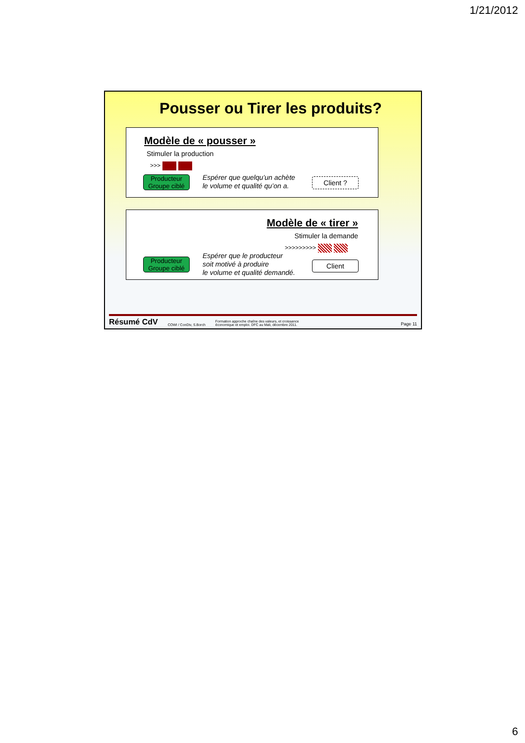1/21/2012
Pousser ou Tirer les produits?
Modèle de « pousser »
Stimuler la production
>>>
Producteur
Groupe ciblé
Espérer que quelqu’un achète
le volume et qualité qu’on a.
Client ?
Modèle de « tirer »
Stimuler la demande
>>>>>>>>>
Producteur
Groupe ciblé
Espérer que le producteur
soit motivé à produire
le volume et qualité demandé.
Client
Résumé CdV COWI / ConDiv, S.Borch Formation approche chaîne des valeurs, et croissance
économique et emploi. DFC au Mali, décembre 2011. Page 11
6